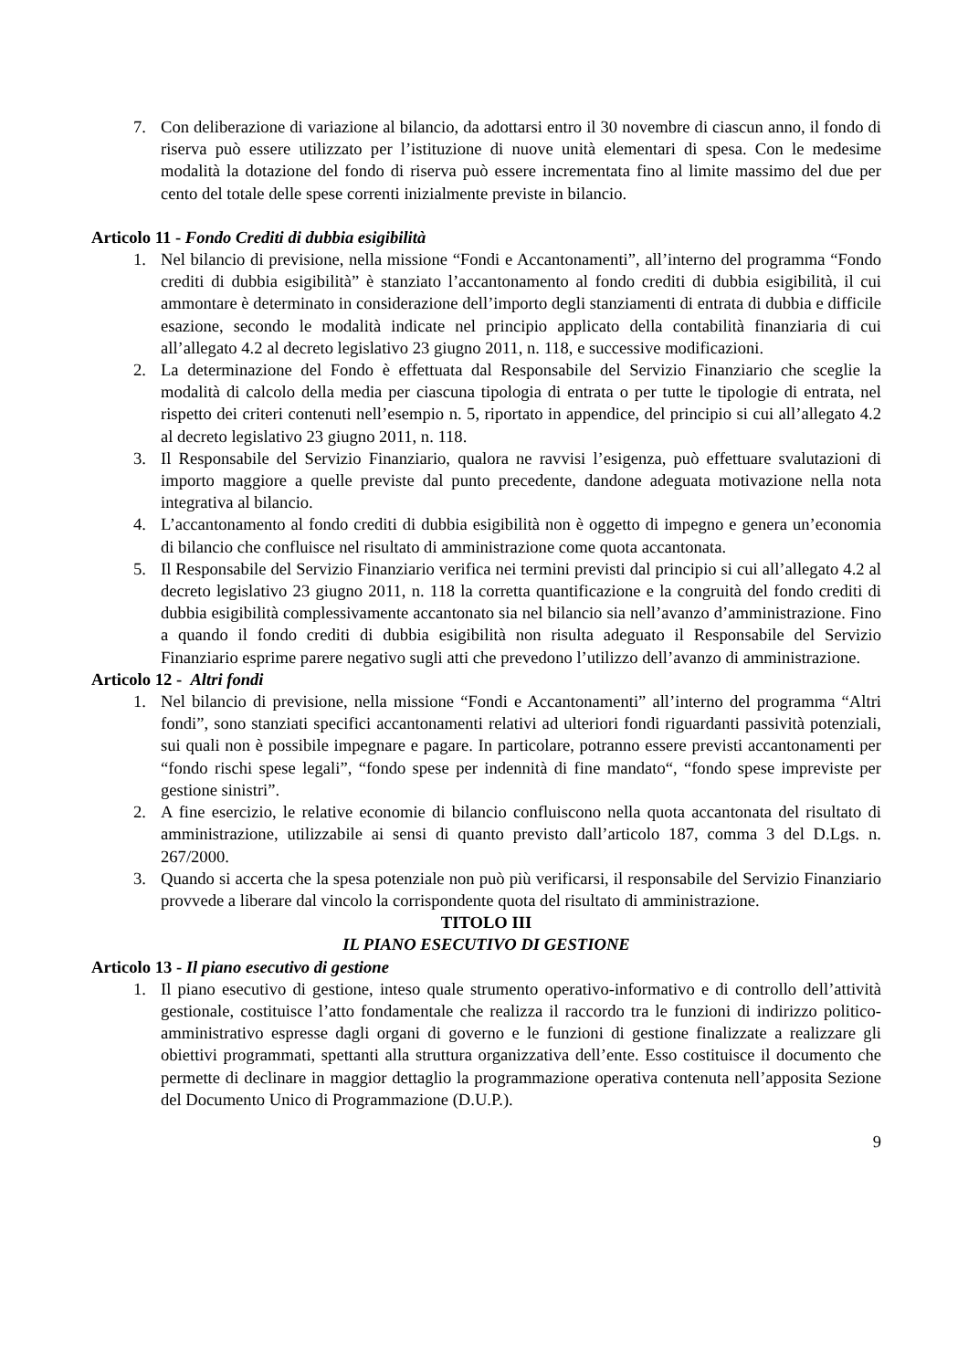7. Con deliberazione di variazione al bilancio, da adottarsi entro il 30 novembre di ciascun anno, il fondo di riserva può essere utilizzato per l’istituzione di nuove unità elementari di spesa. Con le medesime modalità la dotazione del fondo di riserva può essere incrementata fino al limite massimo del due per cento del totale delle spese correnti inizialmente previste in bilancio.
Articolo 11 - Fondo Crediti di dubbia esigibilità
1. Nel bilancio di previsione, nella missione “Fondi e Accantonamenti”, all’interno del programma “Fondo crediti di dubbia esigibilità” è stanziato l’accantonamento al fondo crediti di dubbia esigibilità, il cui ammontare è determinato in considerazione dell’importo degli stanziamenti di entrata di dubbia e difficile esazione, secondo le modalità indicate nel principio applicato della contabilità finanziaria di cui all’allegato 4.2 al decreto legislativo 23 giugno 2011, n. 118, e successive modificazioni.
2. La determinazione del Fondo è effettuata dal Responsabile del Servizio Finanziario che sceglie la modalità di calcolo della media per ciascuna tipologia di entrata o per tutte le tipologie di entrata, nel rispetto dei criteri contenuti nell’esempio n. 5, riportato in appendice, del principio si cui all’allegato 4.2 al decreto legislativo 23 giugno 2011, n. 118.
3. Il Responsabile del Servizio Finanziario, qualora ne ravvisi l’esigenza, può effettuare svalutazioni di importo maggiore a quelle previste dal punto precedente, dandone adeguata motivazione nella nota integrativa al bilancio.
4. L’accantonamento al fondo crediti di dubbia esigibilità non è oggetto di impegno e genera un’economia di bilancio che confluisce nel risultato di amministrazione come quota accantonata.
5. Il Responsabile del Servizio Finanziario verifica nei termini previsti dal principio si cui all’allegato 4.2 al decreto legislativo 23 giugno 2011, n. 118 la corretta quantificazione e la congruità del fondo crediti di dubbia esigibilità complessivamente accantonato sia nel bilancio sia nell’avanzo d’amministrazione. Fino a quando il fondo crediti di dubbia esigibilità non risulta adeguato il Responsabile del Servizio Finanziario esprime parere negativo sugli atti che prevedono l’utilizzo dell’avanzo di amministrazione.
Articolo 12 - Altri fondi
1. Nel bilancio di previsione, nella missione “Fondi e Accantonamenti” all’interno del programma “Altri fondi”, sono stanziati specifici accantonamenti relativi ad ulteriori fondi riguardanti passività potenziali, sui quali non è possibile impegnare e pagare. In particolare, potranno essere previsti accantonamenti per “fondo rischi spese legali”, “fondo spese per indennità di fine mandato“, “fondo spese impreviste per gestione sinistri”.
2. A fine esercizio, le relative economie di bilancio confluiscono nella quota accantonata del risultato di amministrazione, utilizzabile ai sensi di quanto previsto dall’articolo 187, comma 3 del D.Lgs. n. 267/2000.
3. Quando si accerta che la spesa potenziale non può più verificarsi, il responsabile del Servizio Finanziario provvede a liberare dal vincolo la corrispondente quota del risultato di amministrazione.
TITOLO III
IL PIANO ESECUTIVO DI GESTIONE
Articolo 13 - Il piano esecutivo di gestione
1. Il piano esecutivo di gestione, inteso quale strumento operativo-informativo e di controllo dell’attività gestionale, costituisce l’atto fondamentale che realizza il raccordo tra le funzioni di indirizzo politico-amministrativo espresse dagli organi di governo e le funzioni di gestione finalizzate a realizzare gli obiettivi programmati, spettanti alla struttura organizzativa dell’ente. Esso costituisce il documento che permette di declinare in maggior dettaglio la programmazione operativa contenuta nell’apposita Sezione del Documento Unico di Programmazione (D.U.P.).
9